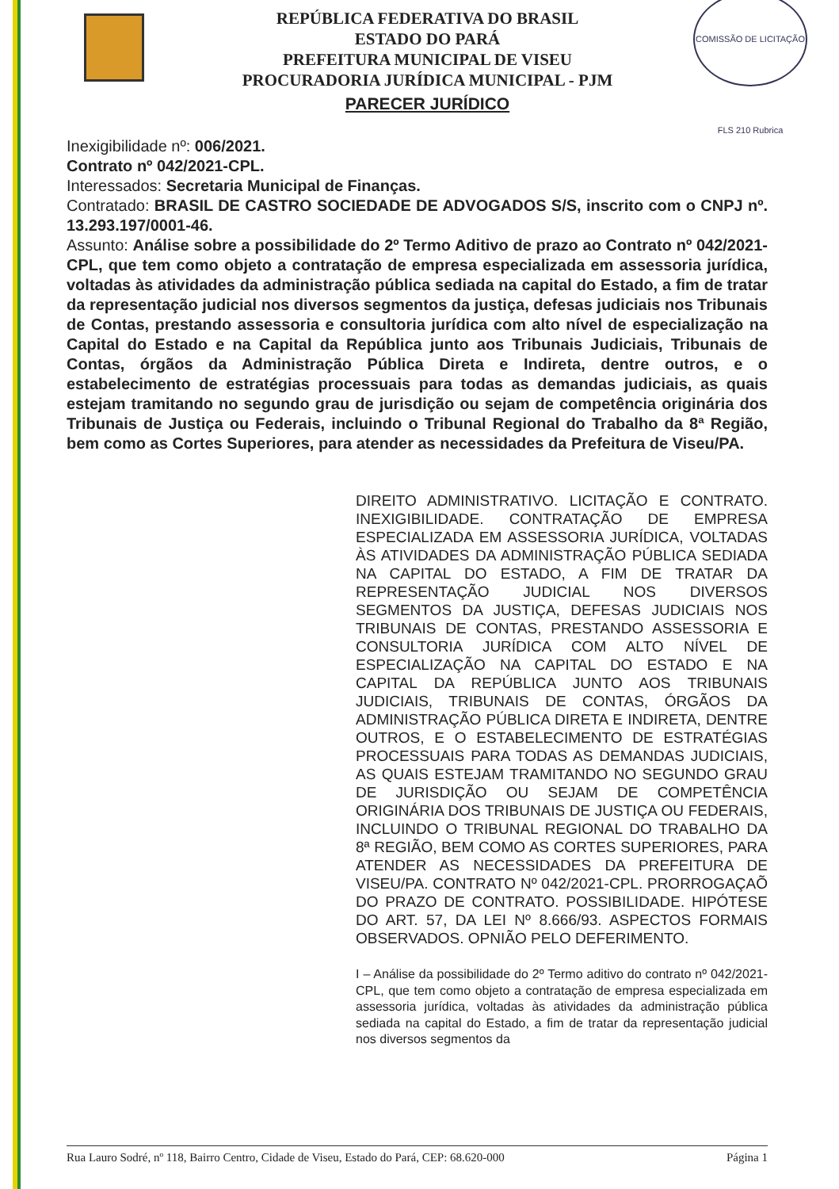REPÚBLICA FEDERATIVA DO BRASIL
ESTADO DO PARÁ
PREFEITURA MUNICIPAL DE VISEU
PROCURADORIA JURÍDICA MUNICIPAL - PJM
PARECER JURÍDICO
COMISSÃO DE LICITAÇÃO FLS 210 Rubrica
Inexigibilidade nº: 006/2021.
Contrato nº 042/2021-CPL.
Interessados: Secretaria Municipal de Finanças.
Contratado: BRASIL DE CASTRO SOCIEDADE DE ADVOGADOS S/S, inscrito com o CNPJ nº. 13.293.197/0001-46.
Assunto: Análise sobre a possibilidade do 2º Termo Aditivo de prazo ao Contrato nº 042/2021-CPL, que tem como objeto a contratação de empresa especializada em assessoria jurídica, voltadas às atividades da administração pública sediada na capital do Estado, a fim de tratar da representação judicial nos diversos segmentos da justiça, defesas judiciais nos Tribunais de Contas, prestando assessoria e consultoria jurídica com alto nível de especialização na Capital do Estado e na Capital da República junto aos Tribunais Judiciais, Tribunais de Contas, órgãos da Administração Pública Direta e Indireta, dentre outros, e o estabelecimento de estratégias processuais para todas as demandas judiciais, as quais estejam tramitando no segundo grau de jurisdição ou sejam de competência originária dos Tribunais de Justiça ou Federais, incluindo o Tribunal Regional do Trabalho da 8ª Região, bem como as Cortes Superiores, para atender as necessidades da Prefeitura de Viseu/PA.
DIREITO ADMINISTRATIVO. LICITAÇÃO E CONTRATO. INEXIGIBILIDADE. CONTRATAÇÃO DE EMPRESA ESPECIALIZADA EM ASSESSORIA JURÍDICA, VOLTADAS ÀS ATIVIDADES DA ADMINISTRAÇÃO PÚBLICA SEDIADA NA CAPITAL DO ESTADO, A FIM DE TRATAR DA REPRESENTAÇÃO JUDICIAL NOS DIVERSOS SEGMENTOS DA JUSTIÇA, DEFESAS JUDICIAIS NOS TRIBUNAIS DE CONTAS, PRESTANDO ASSESSORIA E CONSULTORIA JURÍDICA COM ALTO NÍVEL DE ESPECIALIZAÇÃO NA CAPITAL DO ESTADO E NA CAPITAL DA REPÚBLICA JUNTO AOS TRIBUNAIS JUDICIAIS, TRIBUNAIS DE CONTAS, ÓRGÃOS DA ADMINISTRAÇÃO PÚBLICA DIRETA E INDIRETA, DENTRE OUTROS, E O ESTABELECIMENTO DE ESTRATÉGIAS PROCESSUAIS PARA TODAS AS DEMANDAS JUDICIAIS, AS QUAIS ESTEJAM TRAMITANDO NO SEGUNDO GRAU DE JURISDIÇÃO OU SEJAM DE COMPETÊNCIA ORIGINÁRIA DOS TRIBUNAIS DE JUSTIÇA OU FEDERAIS, INCLUINDO O TRIBUNAL REGIONAL DO TRABALHO DA 8ª REGIÃO, BEM COMO AS CORTES SUPERIORES, PARA ATENDER AS NECESSIDADES DA PREFEITURA DE VISEU/PA. CONTRATO Nº 042/2021-CPL. PRORROGAÇAÕ DO PRAZO DE CONTRATO. POSSIBILIDADE. HIPÓTESE DO ART. 57, DA LEI Nº 8.666/93. ASPECTOS FORMAIS OBSERVADOS. OPNIÃO PELO DEFERIMENTO.
I – Análise da possibilidade do 2º Termo aditivo do contrato nº 042/2021-CPL, que tem como objeto a contratação de empresa especializada em assessoria jurídica, voltadas às atividades da administração pública sediada na capital do Estado, a fim de tratar da representação judicial nos diversos segmentos da
Rua Lauro Sodré, nº 118, Bairro Centro, Cidade de Viseu, Estado do Pará, CEP: 68.620-000 Página 1